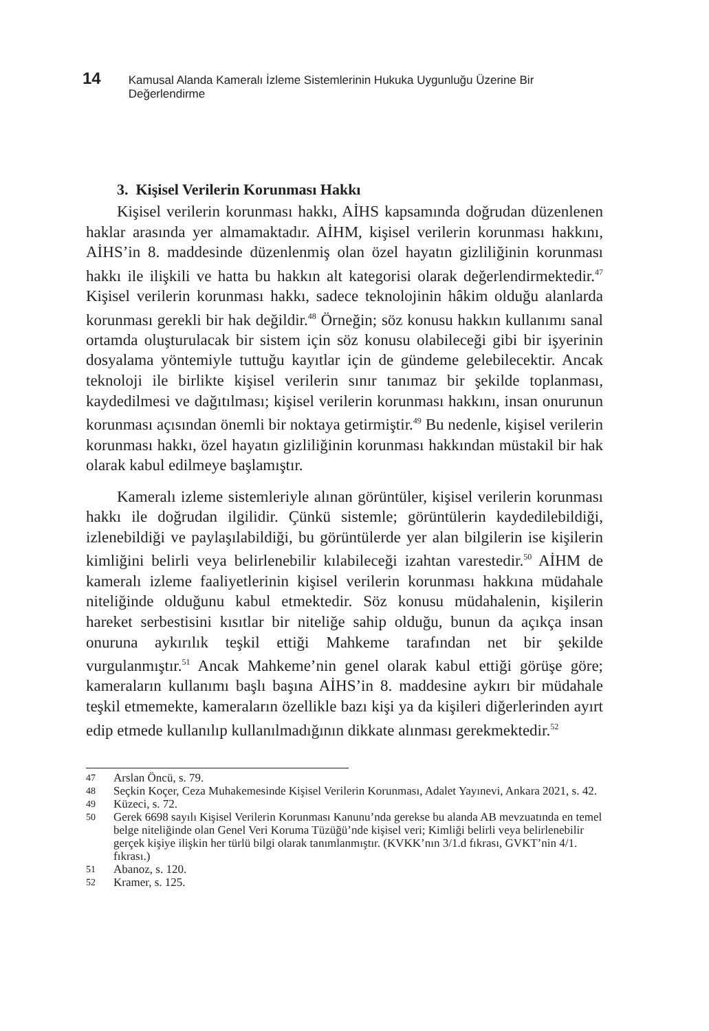14 Kamusal Alanda Kameralı İzleme Sistemlerinin Hukuka Uygunluğu Üzerine Bir Değerlendirme
3. Kişisel Verilerin Korunması Hakkı
Kişisel verilerin korunması hakkı, AİHS kapsamında doğrudan düzenlenen haklar arasında yer almamaktadır. AİHM, kişisel verilerin korunması hakkını, AİHS’in 8. maddesinde düzenlenmiş olan özel hayatın gizliliğinin korunması hakkı ile ilişkili ve hatta bu hakkın alt kategorisi olarak değerlendirmektedir.<sup>47</sup> Kişisel verilerin korunması hakkı, sadece teknolojinin hâkim olduğu alanlarda korunması gerekli bir hak değildir.<sup>48</sup> Örneğin; söz konusu hakkın kullanımı sanal ortamda oluşturulacak bir sistem için söz konusu olabileceği gibi bir işyerinin dosyalama yöntemiyle tuttuğu kayıtlar için de gündeme gelebilecektir. Ancak teknoloji ile birlikte kişisel verilerin sınır tanımaz bir şekilde toplanması, kaydedilmesi ve dağıtılması; kişisel verilerin korunması hakkını, insan onurunun korunması açısından önemli bir noktaya getirmiştir.<sup>49</sup> Bu nedenle, kişisel verilerin korunması hakkı, özel hayatın gizliliğinin korunması hakkından müstakil bir hak olarak kabul edilmeye başlamıştır.
Kameralı izleme sistemleriyle alınan görüntüler, kişisel verilerin korunması hakkı ile doğrudan ilgilidir. Çünkü sistemle; görüntülerin kaydedilebildiği, izlenebildiği ve paylaşılabildiği, bu görüntülerde yer alan bilgilerin ise kişilerin kimliğini belirli veya belirlenebilir kılabileceği izahtan varestedir.<sup>50</sup> AİHM de kameralı izleme faaliyetlerinin kişisel verilerin korunması hakkına müdahale niteliğinde olduğunu kabul etmektedir. Söz konusu müdahalenin, kişilerin hareket serbestisini kısıtlar bir niteliğe sahip olduğu, bunun da açıkça insan onuruna aykırılık teşkil ettiği Mahkeme tarafından net bir şekilde vurgulanmıştır.<sup>51</sup> Ancak Mahkeme’nin genel olarak kabul ettiği görüşe göre; kameraların kullanımı başlı başına AİHS’in 8. maddesine aykırı bir müdahale teşkil etmemekte, kameraların özellikle bazı kişi ya da kişileri diğerlerinden ayırt edip etmede kullanılıp kullanılmadığının dikkate alınması gerekmektedir.<sup>52</sup>
47
Arslan Öncü, s. 79.
48
Seçkin Koçer, Ceza Muhakemesinde Kişisel Verilerin Korunması, Adalet Yayınevi, Ankara 2021, s. 42.
49
Küzeci, s. 72.
50
Gerek 6698 sayılı Kişisel Verilerin Korunması Kanunu’nda gerekse bu alanda AB mevzuatında en temel belge niteliğinde olan Genel Veri Koruma Tüzüğü’nde kişisel veri; Kimliği belirli veya belirlenebilir gerçek kişiye ilişkin her türlü bilgi olarak tanımlanmıştır. (KVKK’nın 3/1.d fıkrası, GVKT’nin 4/1. fıkrası.)
51
Abanoz, s. 120.
52
Kramer, s. 125.